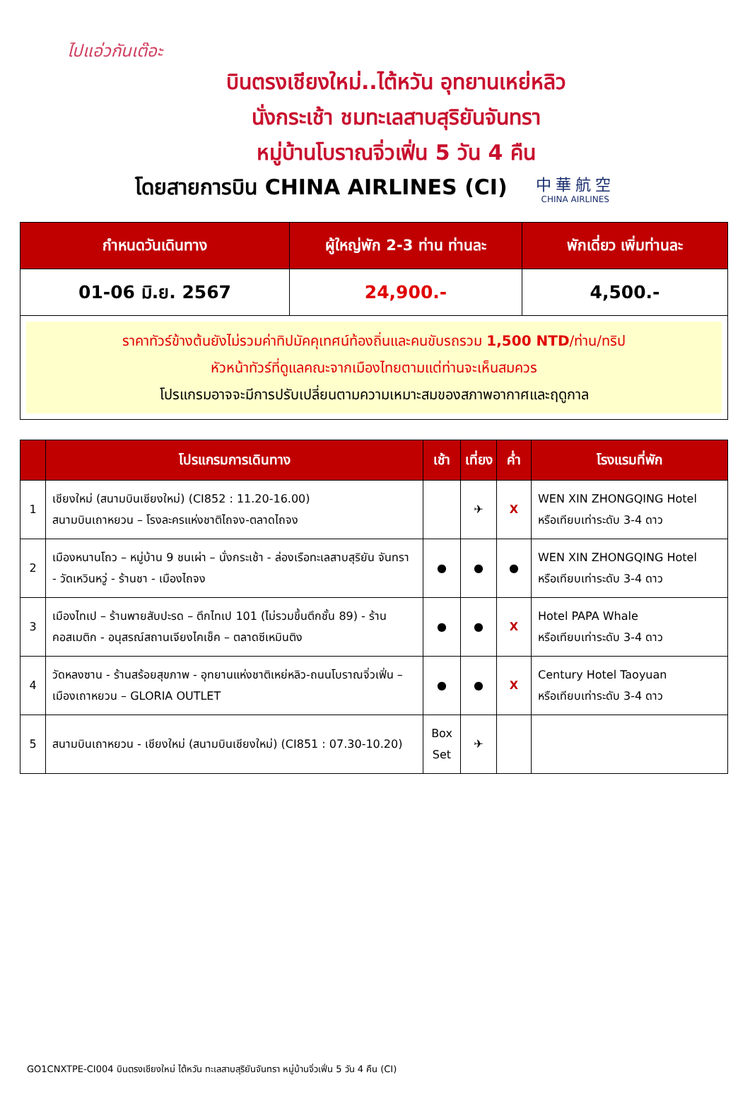ไปแอ่วกันเต๊อะ
บินตรงเชียงใหม่..ไต้หวัน อุทยานเหย่หลิว
นั่งกระเช้า ชมทะเลสาบสุริยันจันทรา
หมู่บ้านโบราณจิ่วเฟิ่น 5 วัน 4 คืน
โดยสายการบิน CHINA AIRLINES (CI)
中華航空
CHINA AIRLINES
| กำหนดวันเดินทาง | ผู้ใหญ่พัก 2-3 ท่าน ท่านละ | พักเดี่ยว เพิ่มท่านละ |
| --- | --- | --- |
| 01-06 มิ.ย. 2567 | 24,900.- | 4,500.- |
| ราคาทัวร์ข้างต้นยังไม่รวมค่าทิปมัคคุเทศน์ท้องถิ่นและคนขับรถรวม 1,500 NTD /ท่าน/ทริป หัวหน้าทัวร์ที่ดูแลคณะจากเมืองไทยตามแต่ท่านจะเห็นสมควร โปรแกรมอาจจะมีการปรับเปลี่ยนตามความเหมาะสมของสภาพอากาศและฤดูกาล | | |
| | โปรแกรมการเดินทาง | เช้า | เที่ยง | ค่ำ | โรงแรมที่พัก |
| --- | --- | --- | --- | --- | --- |
| 1 | เชียงใหม่ (สนามบินเชียงใหม่) (CI852 : 11.20-16.00) สนามบินเถาหยวน – โรงละครแห่งชาติไถจง-ตลาดไถจง | | ✈ | X | WEN XIN ZHONGQING Hotel หรือเทียบเท่าระดับ 3-4 ดาว |
| 2 | เมืองหนานโถว – หมู่บ้าน 9 ชนเผ่า – นั่งกระเช้า - ล่องเรือทะเลสาบสุริยัน จันทรา - วัดเหวินหวู่ - ร้านชา - เมืองไถจง | ● | ● | ● | WEN XIN ZHONGQING Hotel หรือเทียบเท่าระดับ 3-4 ดาว |
| 3 | เมืองไทเป – ร้านพายสับปะรด – ตึกไทเป 101 (ไม่รวมขึ้นตึกชั้น 89) - ร้านคอสเมติก - อนุสรณ์สถานเจียงไคเช็ค – ตลาดซีเหมินติง | ● | ● | X | Hotel PAPA Whale หรือเทียบเท่าระดับ 3-4 ดาว |
| 4 | วัดหลงซาน - ร้านสร้อยสุขภาพ - อุทยานแห่งชาติเหย่หลิว-ถนนโบราณจิ่วเฟิ่น – เมืองเถาหยวน – GLORIA OUTLET | ● | ● | X | Century Hotel Taoyuan หรือเทียบเท่าระดับ 3-4 ดาว |
| 5 | สนามบินเถาหยวน - เชียงใหม่ (สนามบินเชียงใหม่) (CI851 : 07.30-10.20) | Box Set | ✈ | | |
GO1CNXTPE-CI004 บินตรงเชียงใหม่ ไต้หวัน ทะเลสาบสุริยันจันทรา หมู่บ้านจิ่วเฟิ่น 5 วัน 4 คืน (CI)